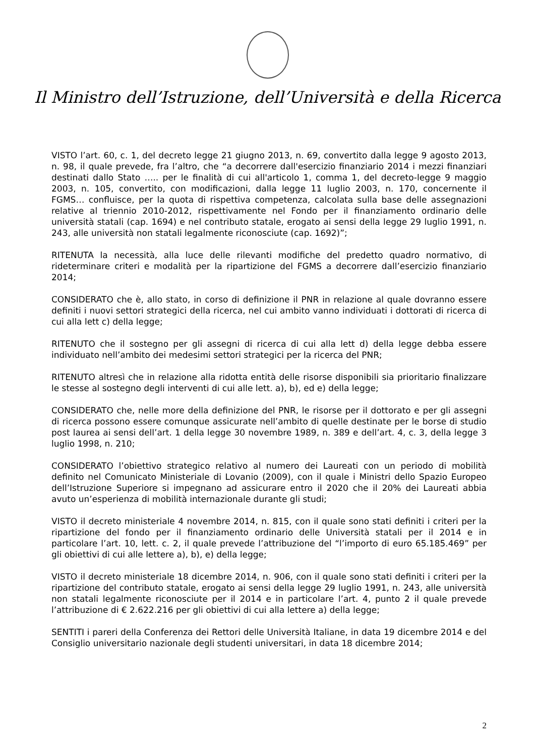Il Ministro dell’Istruzione, dell’Università e della Ricerca
VISTO l’art. 60, c. 1, del decreto legge 21 giugno 2013, n. 69, convertito dalla legge 9 agosto 2013, n. 98, il quale prevede, fra l’altro, che “a decorrere dall'esercizio finanziario 2014 i mezzi finanziari destinati dallo Stato ….. per le finalità di cui all'articolo 1, comma 1, del decreto-legge 9 maggio 2003, n. 105, convertito, con modificazioni, dalla legge 11 luglio 2003, n. 170, concernente il FGMS… confluisce, per la quota di rispettiva competenza, calcolata sulla base delle assegnazioni relative al triennio 2010-2012, rispettivamente nel Fondo per il finanziamento ordinario delle università statali (cap. 1694) e nel contributo statale, erogato ai sensi della legge 29 luglio 1991, n. 243, alle università non statali legalmente riconosciute (cap. 1692)”;
RITENUTA la necessità, alla luce delle rilevanti modifiche del predetto quadro normativo, di rideterminare criteri e modalità per la ripartizione del FGMS a decorrere dall’esercizio finanziario 2014;
CONSIDERATO che è, allo stato, in corso di definizione il PNR in relazione al quale dovranno essere definiti i nuovi settori strategici della ricerca, nel cui ambito vanno individuati i dottorati di ricerca di cui alla lett c) della legge;
RITENUTO che il sostegno per gli assegni di ricerca di cui alla lett d) della legge debba essere individuato nell’ambito dei medesimi settori strategici per la ricerca del PNR;
RITENUTO altresì che in relazione alla ridotta entità delle risorse disponibili sia prioritario finalizzare le stesse al sostegno degli interventi di cui alle lett. a), b), ed e) della legge;
CONSIDERATO che, nelle more della definizione del PNR, le risorse per il dottorato e per gli assegni di ricerca possono essere comunque assicurate nell’ambito di quelle destinate per le borse di studio post laurea ai sensi dell’art. 1 della legge 30 novembre 1989, n. 389 e dell’art. 4, c. 3, della legge 3 luglio 1998, n. 210;
CONSIDERATO l’obiettivo strategico relativo al numero dei Laureati con un periodo di mobilità definito nel Comunicato Ministeriale di Lovanio (2009), con il quale i Ministri dello Spazio Europeo dell’Istruzione Superiore si impegnano ad assicurare entro il 2020 che il 20% dei Laureati abbia avuto un’esperienza di mobilità internazionale durante gli studi;
VISTO il decreto ministeriale 4 novembre 2014, n. 815, con il quale sono stati definiti i criteri per la ripartizione del fondo per il finanziamento ordinario delle Università statali per il 2014 e in particolare l’art. 10, lett. c. 2, il quale prevede l’attribuzione del “l’importo di euro 65.185.469” per gli obiettivi di cui alle lettere a), b), e) della legge;
VISTO il decreto ministeriale 18 dicembre 2014, n. 906, con il quale sono stati definiti i criteri per la ripartizione del contributo statale, erogato ai sensi della legge 29 luglio 1991, n. 243, alle università non statali legalmente riconosciute per il 2014 e in particolare l’art. 4, punto 2 il quale prevede l’attribuzione di € 2.622.216 per gli obiettivi di cui alla lettere a) della legge;
SENTITI i pareri della Conferenza dei Rettori delle Università Italiane, in data 19 dicembre 2014 e del Consiglio universitario nazionale degli studenti universitari, in data 18 dicembre 2014;
2